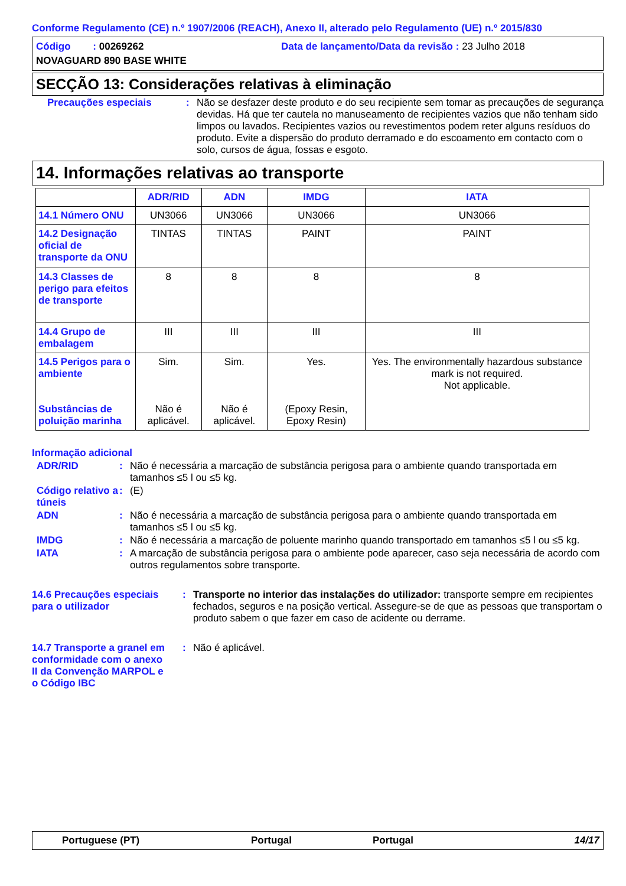Conforme Regulamento (CE) n.º 1907/2006 (REACH), Anexo II, alterado pelo Regulamento (UE) n.º 2015/830
Código : 00269262
Data de lançamento/Data da revisão : 23 Julho 2018
NOVAGUARD 890 BASE WHITE
SECÇÃO 13: Considerações relativas à eliminação
Precauções especiais : Não se desfazer deste produto e do seu recipiente sem tomar as precauções de segurança devidas. Há que ter cautela no manuseamento de recipientes vazios que não tenham sido limpos ou lavados. Recipientes vazios ou revestimentos podem reter alguns resíduos do produto. Evite a dispersão do produto derramado e do escoamento em contacto com o solo, cursos de água, fossas e esgoto.
14. Informações relativas ao transporte
| | ADR/RID | ADN | IMDG | IATA |
| --- | --- | --- | --- | --- |
| 14.1 Número ONU | UN3066 | UN3066 | UN3066 | UN3066 |
| 14.2 Designação oficial de transporte da ONU | TINTAS | TINTAS | PAINT | PAINT |
| 14.3 Classes de perigo para efeitos de transporte | 8 | 8 | 8 | 8 |
| 14.4 Grupo de embalagem | III | III | III | III |
| 14.5 Perigos para o ambiente Substâncias de poluição marinha | Sim. Não é aplicável. | Sim. Não é aplicável. | Yes. (Epoxy Resin, Epoxy Resin) | Yes. The environmentally hazardous substance mark is not required. Not applicable. |
Informação adicional
ADR/RID : Não é necessária a marcação de substância perigosa para o ambiente quando transportada em tamanhos ≤5 l ou ≤5 kg.
Código relativo a túneis
: (E)
ADN : Não é necessária a marcação de substância perigosa para o ambiente quando transportada em tamanhos ≤5 l ou ≤5 kg.
IMDG : Não é necessária a marcação de poluente marinho quando transportado em tamanhos ≤5 l ou ≤5 kg.
IATA : A marcação de substância perigosa para o ambiente pode aparecer, caso seja necessária de acordo com outros regulamentos sobre transporte.
14.6 Precauções especiais para o utilizador
: Transporte no interior das instalações do utilizador: transporte sempre em recipientes fechados, seguros e na posição vertical. Assegure-se de que as pessoas que transportam o produto sabem o que fazer em caso de acidente ou derrame.
14.7 Transporte a granel em conformidade com o anexo II da Convenção MARPOL e o Código IBC
: Não é aplicável.
Portuguese (PT) Portugal Portugal 14/17